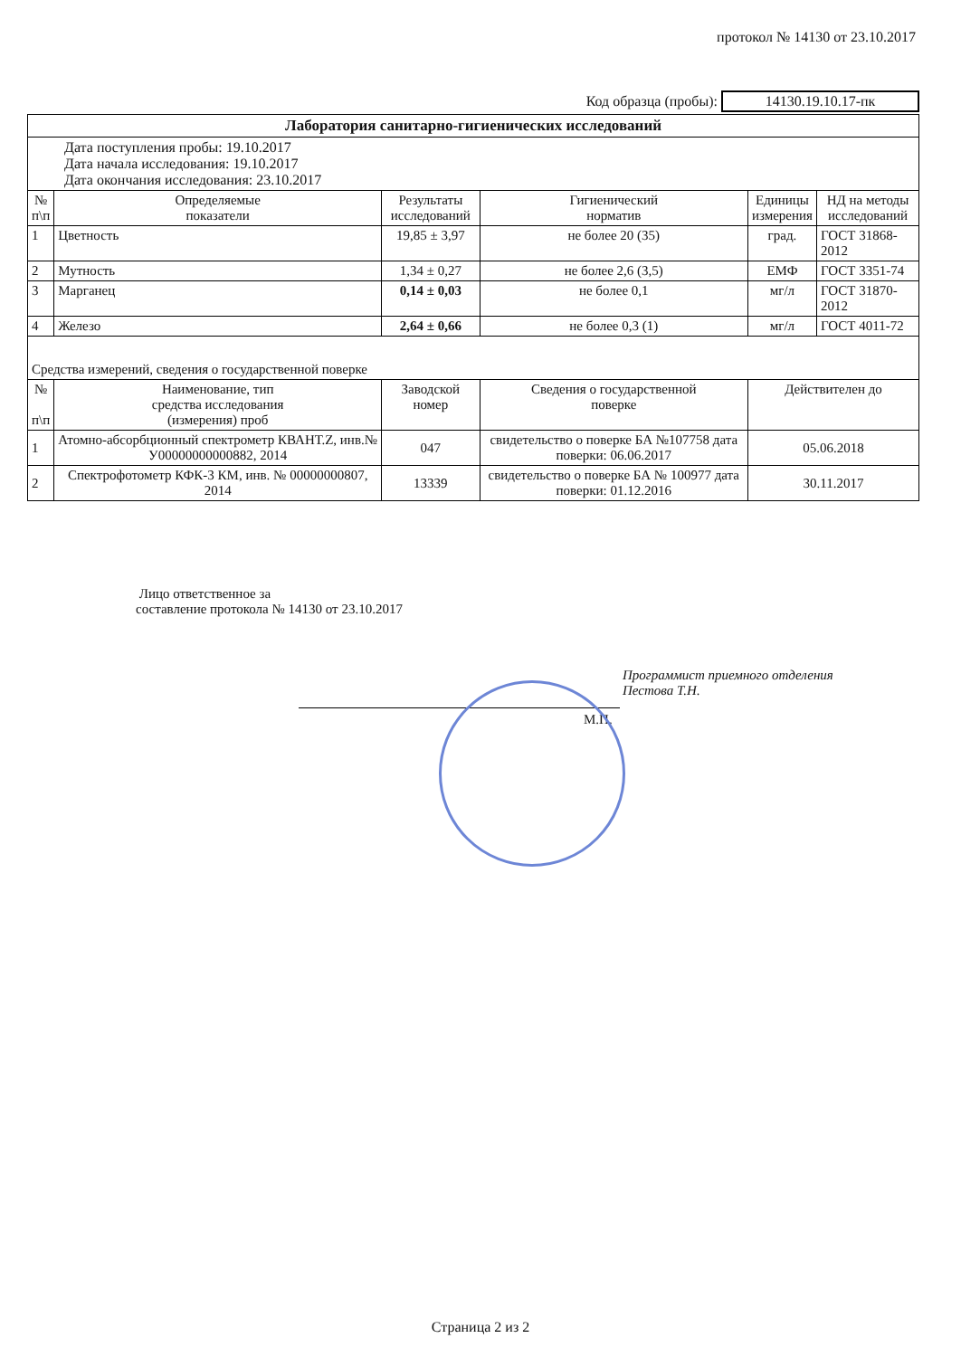протокол № 14130 от 23.10.2017
Код образца (пробы): 14130.19.10.17-пк
| Лаборатория санитарно-гигиенических исследований | | | | | |
| --- | --- | --- | --- | --- | --- |
| Дата поступления пробы: 19.10.2017 Дата начала исследования: 19.10.2017 Дата окончания исследования: 23.10.2017 | | | | | |
| № п\п | Определяемые показатели | Результаты исследований | Гигиенический норматив | Единицы измерения | НД на методы исследований |
| 1 | Цветность | 19,85 ± 3,97 | не более 20 (35) | град. | ГОСТ 31868-2012 |
| 2 | Мутность | 1,34 ± 0,27 | не более 2,6 (3,5) | ЕМФ | ГОСТ 3351-74 |
| 3 | Марганец | 0,14 ± 0,03 | не более 0,1 | мг/л | ГОСТ 31870-2012 |
| 4 | Железо | 2,64 ± 0,66 | не более 0,3 (1) | мг/л | ГОСТ 4011-72 |
| Средства измерений, сведения о государственной поверке | | | | | |
| № п\п | Наименование, тип средства исследования (измерения) проб | Заводской номер | Сведения о государственной поверке | Действителен до | |
| 1 | Атомно-абсорбционный спектрометр КВАНТ.Z, инв.№ У00000000000882, 2014 | 047 | свидетельство о поверке БА №107758 дата поверки: 06.06.2017 | 05.06.2018 | |
| 2 | Спектрофотометр КФК-3 КМ, инв. № 00000000807, 2014 | 13339 | свидетельство о поверке БА № 100977 дата поверки: 01.12.2016 | 30.11.2017 | |
Лицо ответственное за
составление протокола № 14130 от 23.10.2017
Программист приемного отделения
Пестова Т.Н.
М.П.
Страница 2 из 2